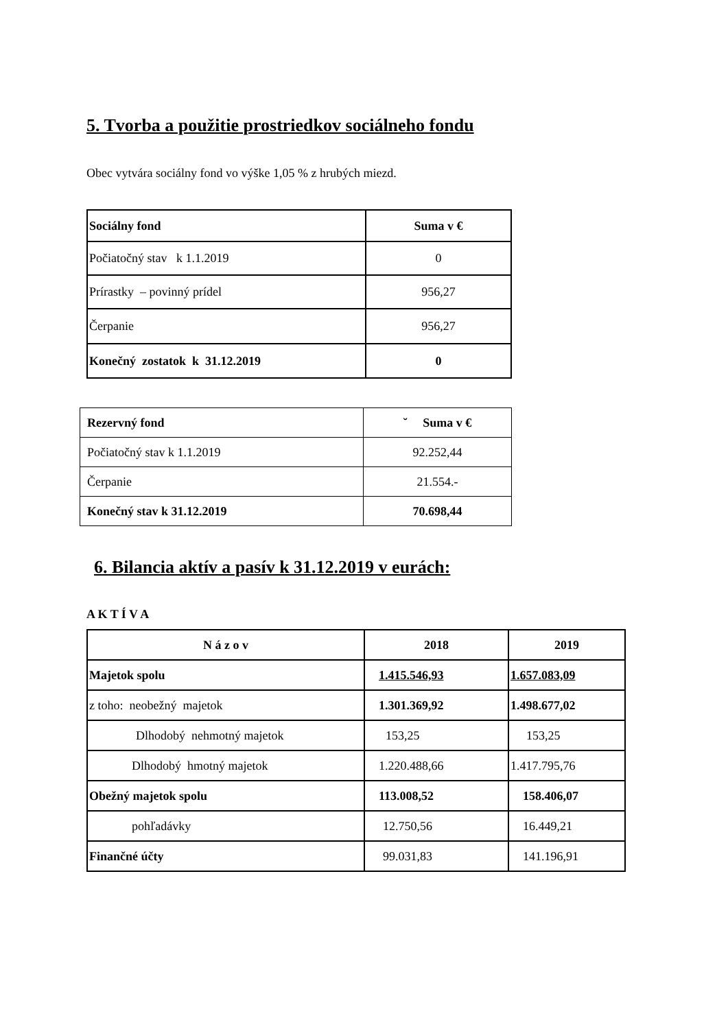5. Tvorba a použitie prostriedkov sociálneho fondu
Obec vytvára sociálny fond vo výške 1,05 % z hrubých miezd.
| Sociálny fond | Suma v € |
| --- | --- |
| Počiatočný stav k 1.1.2019 | 0 |
| Prírastky – povinný prídel | 956,27 |
| Čerpanie | 956,27 |
| Konečný zostatok k 31.12.2019 | 0 |
| Rezervný fond | ˘ Suma v € |
| --- | --- |
| Počiatočný stav k 1.1.2019 | 92.252,44 |
| Čerpanie | 21.554.- |
| Konečný stav k 31.12.2019 | 70.698,44 |
6. Bilancia aktív a pasív k 31.12.2019 v eurách:
A K T Í V A
| N á z o v | 2018 | 2019 |
| --- | --- | --- |
| Majetok spolu | 1.415.546,93 | 1.657.083,09 |
| z toho: neobežný majetok | 1.301.369,92 | 1.498.677,02 |
| Dlhodobý nehmotný majetok | 153,25 | 153,25 |
| Dlhodobý hmotný majetok | 1.220.488,66 | 1.417.795,76 |
| Obežný majetok spolu | 113.008,52 | 158.406,07 |
| pohľadávky | 12.750,56 | 16.449,21 |
| Finančné účty | 99.031,83 | 141.196,91 |